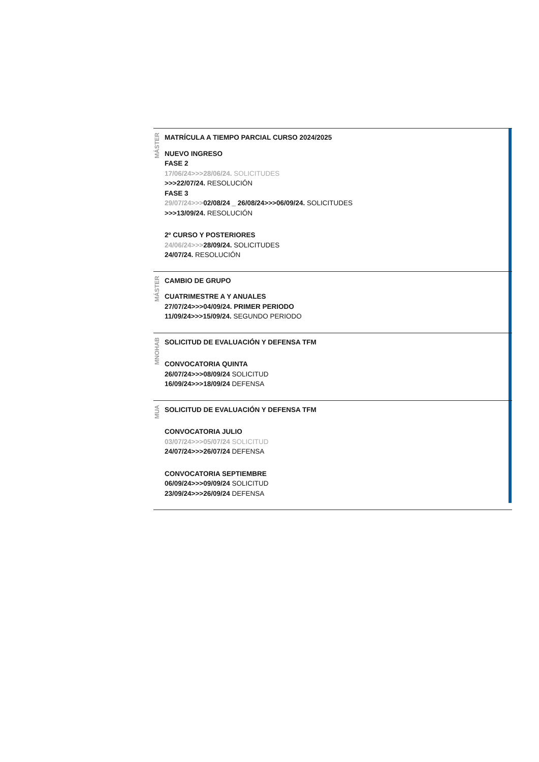MÁSTER
MATRÍCULA A TIEMPO PARCIAL CURSO 2024/2025
NUEVO INGRESO
FASE 2
17/06/24>>>28/06/24. SOLICITUDES
>>>22/07/24. RESOLUCIÓN
FASE 3
29/07/24>>>02/08/24 _ 26/08/24>>>06/09/24. SOLICITUDES
>>>13/09/24. RESOLUCIÓN
2º CURSO Y POSTERIORES
24/06/24>>>28/09/24. SOLICITUDES
24/07/24. RESOLUCIÓN
MÁSTER
CAMBIO DE GRUPO
CUATRIMESTRE A Y ANUALES
27/07/24>>>04/09/24. PRIMER PERIODO
11/09/24>>>15/09/24. SEGUNDO PERIODO
MNOHAB
SOLICITUD DE EVALUACIÓN Y DEFENSA TFM
CONVOCATORIA QUINTA
26/07/24>>>08/09/24 SOLICITUD
16/09/24>>>18/09/24 DEFENSA
MUA
SOLICITUD DE EVALUACIÓN Y DEFENSA TFM
CONVOCATORIA JULIO
03/07/24>>>05/07/24 SOLICITUD
24/07/24>>>26/07/24 DEFENSA
CONVOCATORIA SEPTIEMBRE
06/09/24>>>09/09/24 SOLICITUD
23/09/24>>>26/09/24 DEFENSA